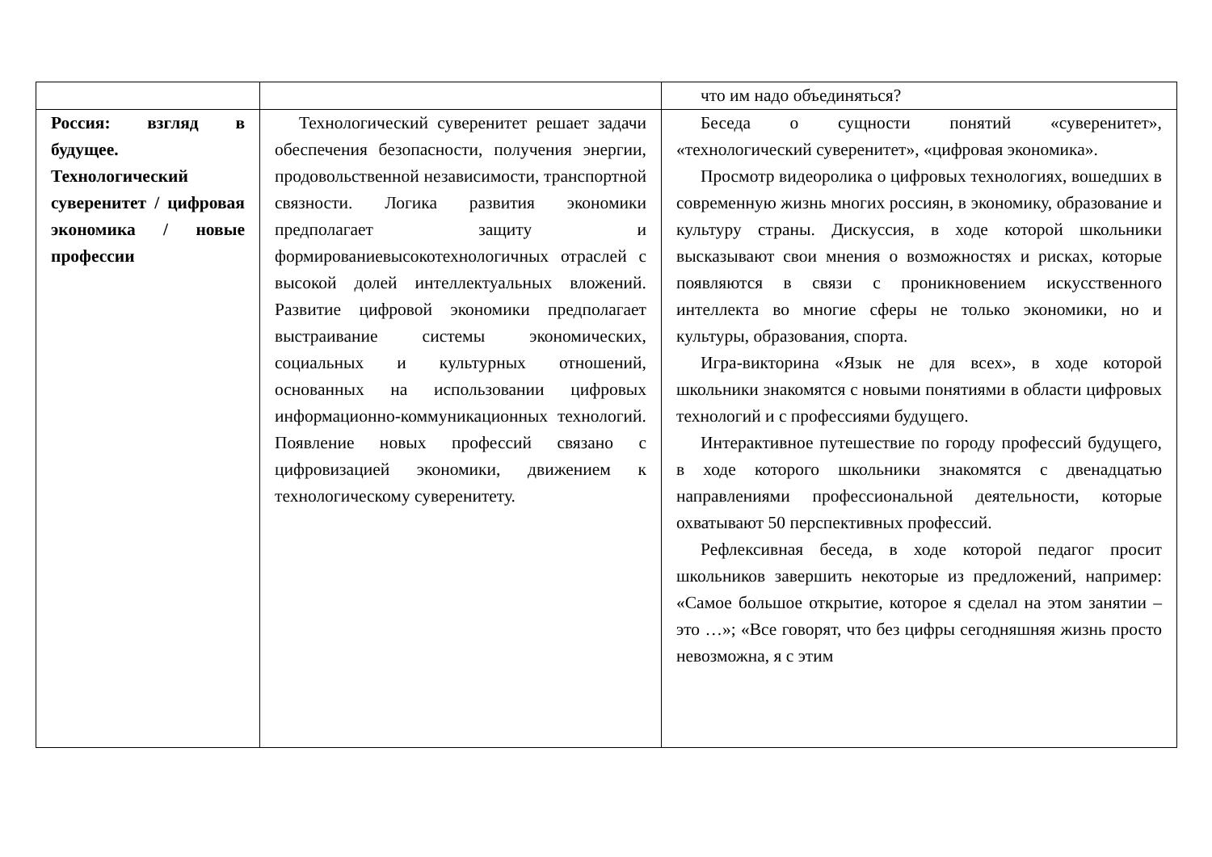| | | что им надо объединяться? |
| Россия: взгляд в будущее. Технологический суверенитет / цифровая экономика / новые профессии | Технологический суверенитет решает задачи обеспечения безопасности, получения энергии, продовольственной независимости, транспортной связности. Логика развития экономики предполагает защиту и формированиевысокотехнологичных отраслей с высокой долей интеллектуальных вложений. Развитие цифровой экономики предполагает выстраивание системы экономических, социальных и культурных отношений, основанных на использовании цифровых информационно-коммуникационных технологий. Появление новых профессий связано с цифровизацией экономики, движением к технологическому суверенитету. | Беседа о сущности понятий «суверенитет», «технологический суверенитет», «цифровая экономика». Просмотр видеоролика о цифровых технологиях, вошедших в современную жизнь многих россиян, в экономику, образование и культуру страны. Дискуссия, в ходе которой школьники высказывают свои мнения о возможностях и рисках, которые появляются в связи с проникновением искусственного интеллекта во многие сферы не только экономики, но и культуры, образования, спорта. Игра-викторина «Язык не для всех», в ходе которой школьники знакомятся с новыми понятиями в области цифровых технологий и с профессиями будущего. Интерактивное путешествие по городу профессий будущего, в ходе которого школьники знакомятся с двенадцатью направлениями профессиональной деятельности, которые охватывают 50 перспективных профессий. Рефлексивная беседа, в ходе которой педагог просит школьников завершить некоторые из предложений, например: «Самое большое открытие, которое я сделал на этом занятии – это …»; «Все говорят, что без цифры сегодняшняя жизнь просто невозможна, я с этим |